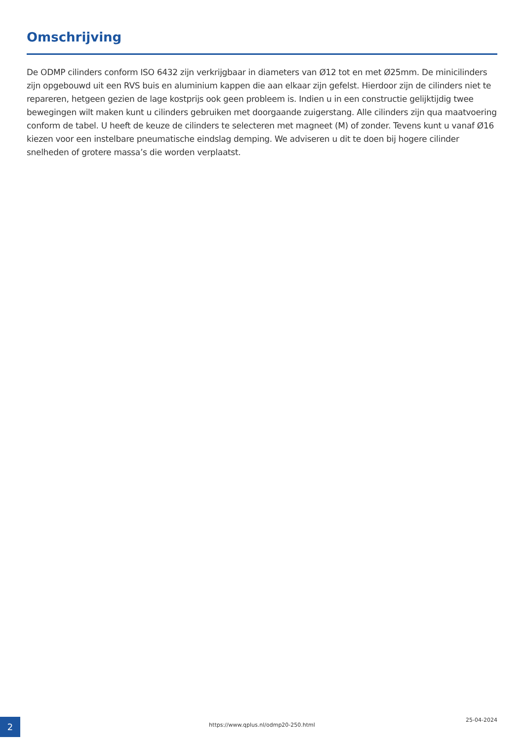Omschrijving
De ODMP cilinders conform ISO 6432 zijn verkrijgbaar in diameters van Ø12 tot en met Ø25mm. De minicilinders zijn opgebouwd uit een RVS buis en aluminium kappen die aan elkaar zijn gefelst. Hierdoor zijn de cilinders niet te repareren, hetgeen gezien de lage kostprijs ook geen probleem is. Indien u in een constructie gelijktijdig twee bewegingen wilt maken kunt u cilinders gebruiken met doorgaande zuigerstang. Alle cilinders zijn qua maatvoering conform de tabel. U heeft de keuze de cilinders te selecteren met magneet (M) of zonder. Tevens kunt u vanaf Ø16 kiezen voor een instelbare pneumatische eindslag demping. We adviseren u dit te doen bij hogere cilinder snelheden of grotere massa’s die worden verplaatst.
2
https://www.qplus.nl/odmp20-250.html
25-04-2024